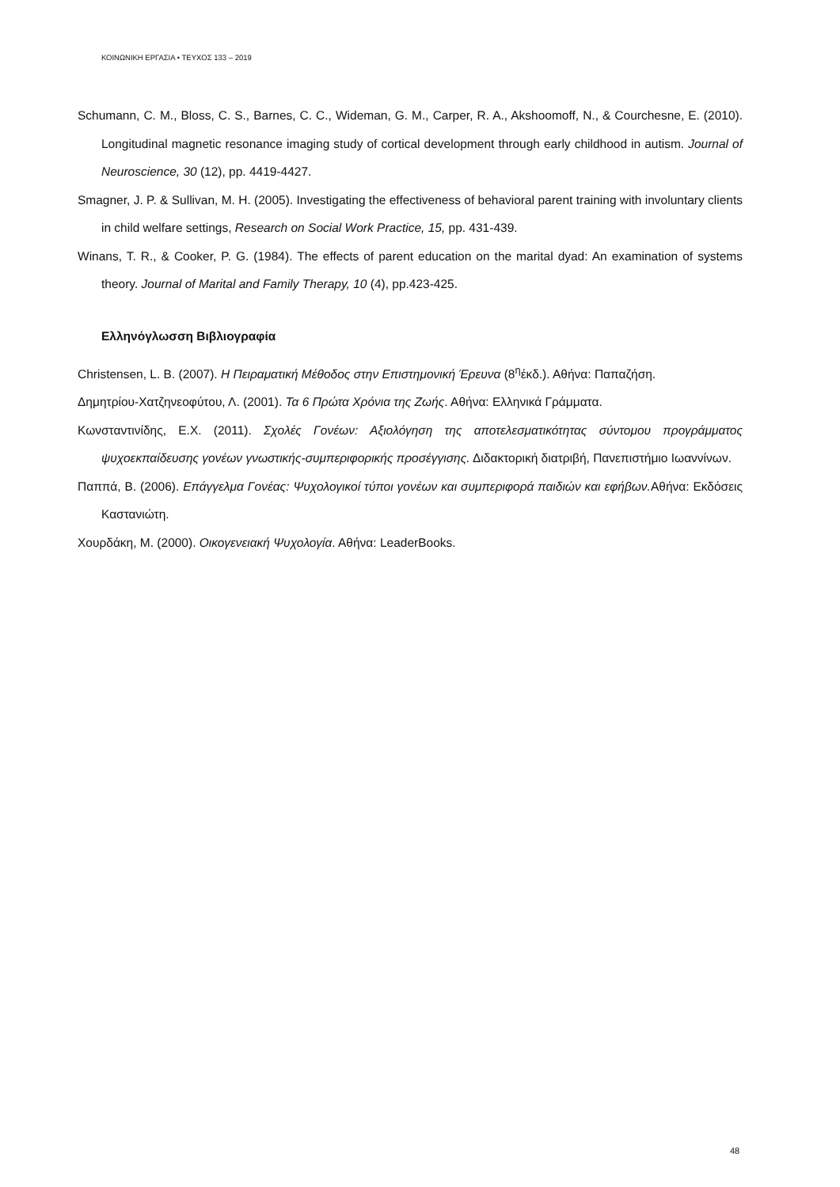ΚΟΙΝΩΝΙΚΗ ΕΡΓΑΣΙΑ • ΤΕΥΧΟΣ 133 – 2019
Schumann, C. M., Bloss, C. S., Barnes, C. C., Wideman, G. M., Carper, R. A., Akshoomoff, N., & Courchesne, E. (2010). Longitudinal magnetic resonance imaging study of cortical development through early childhood in autism. Journal of Neuroscience, 30 (12), pp. 4419-4427.
Smagner, J. P. & Sullivan, M. H. (2005). Investigating the effectiveness of behavioral parent training with involuntary clients in child welfare settings, Research on Social Work Practice, 15, pp. 431-439.
Winans, T. R., & Cooker, P. G. (1984). The effects of parent education on the marital dyad: An examination of systems theory. Journal of Marital and Family Therapy, 10 (4), pp.423-425.
Ελληνόγλωσση Βιβλιογραφία
Christensen, L. B. (2007). Η Πειραματική Μέθοδος στην Επιστημονική Έρευνα (8<sup>η</sup>έκδ.). Αθήνα: Παπαζήση.
Δημητρίου-Χατζηνεοφύτου, Λ. (2001). Τα 6 Πρώτα Χρόνια της Ζωής. Αθήνα: Ελληνικά Γράμματα.
Κωνσταντινίδης, Ε.Χ. (2011). Σχολές Γονέων: Αξιολόγηση της αποτελεσματικότητας σύντομου προγράμματος ψυχοεκπαίδευσης γονέων γνωστικής-συμπεριφορικής προσέγγισης. Διδακτορική διατριβή, Πανεπιστήμιο Ιωαννίνων.
Παππά, Β. (2006). Επάγγελμα Γονέας: Ψυχολογικοί τύποι γονέων και συμπεριφορά παιδιών και εφήβων. Αθήνα: Εκδόσεις Καστανιώτη.
Χουρδάκη, Μ. (2000). Οικογενειακή Ψυχολογία. Αθήνα: LeaderBooks.
48